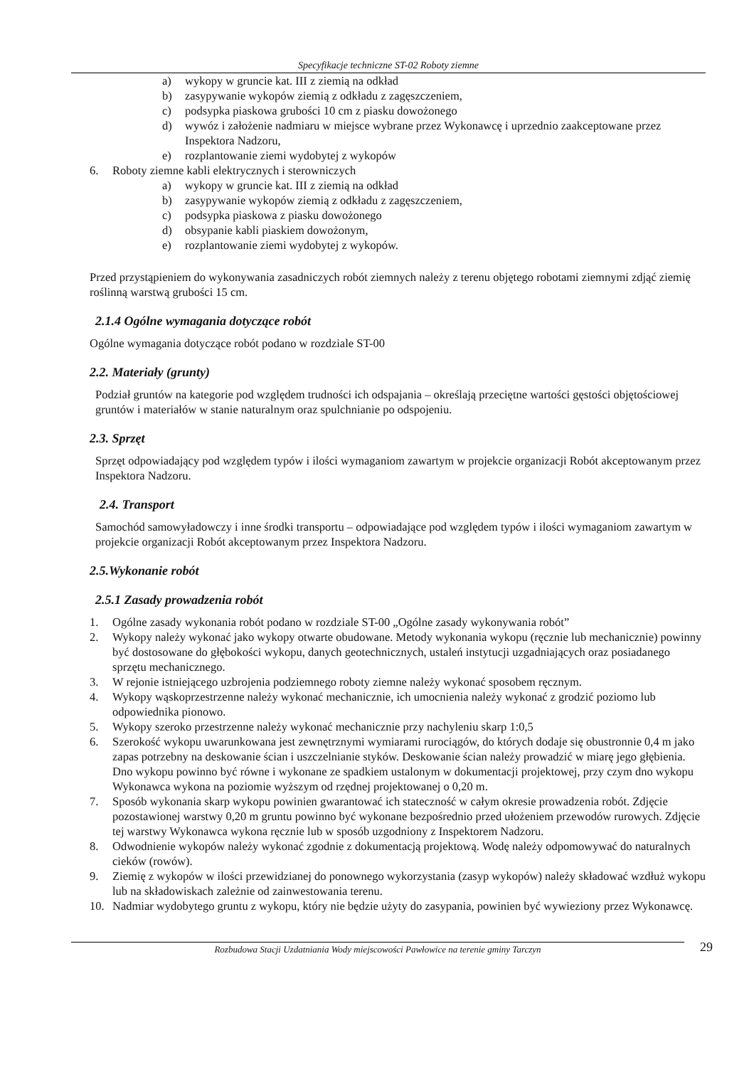Specyfikacje techniczne ST-02 Roboty ziemne
a) wykopy w gruncie kat. III z ziemią na odkład
b) zasypywanie wykopów ziemią z odkładu z zagęszczeniem,
c) podsypka piaskowa grubości 10 cm z piasku dowożonego
d) wywóz i założenie nadmiaru w miejsce wybrane przez Wykonawcę i uprzednio zaakceptowane przez Inspektora Nadzoru,
e) rozplantowanie ziemi wydobytej z wykopów
6. Roboty ziemne kabli elektrycznych i sterowniczych
a) wykopy w gruncie kat. III z ziemią na odkład
b) zasypywanie wykopów ziemią z odkładu z zagęszczeniem,
c) podsypka piaskowa z piasku dowożonego
d) obsypanie kabli piaskiem dowożonym,
e) rozplantowanie ziemi wydobytej z wykopów.
Przed przystąpieniem do wykonywania zasadniczych robót ziemnych należy z terenu objętego robotami ziemnymi zdjąć ziemię roślinną warstwą grubości 15 cm.
2.1.4 Ogólne wymagania dotyczące robót
Ogólne wymagania dotyczące robót podano w rozdziale ST-00
2.2. Materiały (grunty)
Podział gruntów na kategorie pod względem trudności ich odspajania – określają przeciętne wartości gęstości objętościowej gruntów i materiałów w stanie naturalnym oraz spulchnianie po odspojeniu.
2.3. Sprzęt
Sprzęt odpowiadający pod względem typów i ilości wymaganiom zawartym w projekcie organizacji Robót akceptowanym przez Inspektora Nadzoru.
2.4. Transport
Samochód samowyładowczy i inne środki transportu – odpowiadające pod względem typów i ilości wymaganiom zawartym w projekcie organizacji Robót akceptowanym przez Inspektora Nadzoru.
2.5.Wykonanie robót
2.5.1 Zasady prowadzenia robót
1. Ogólne zasady wykonania robót podano w rozdziale ST-00 „Ogólne zasady wykonywania robót”
2. Wykopy należy wykonać jako wykopy otwarte obudowane. Metody wykonania wykopu (ręcznie lub mechanicznie) powinny być dostosowane do głębokości wykopu, danych geotechnicznych, ustaleń instytucji uzgadniających oraz posiadanego sprzętu mechanicznego.
3. W rejonie istniejącego uzbrojenia podziemnego roboty ziemne należy wykonać sposobem ręcznym.
4. Wykopy wąskoprzestrzenne należy wykonać mechanicznie, ich umocnienia należy wykonać z grodzić poziomo lub odpowiednika pionowo.
5. Wykopy szeroko przestrzenne należy wykonać mechanicznie przy nachyleniu skarp 1:0,5
6. Szerokość wykopu uwarunkowana jest zewnętrznymi wymiarami rurociągów, do których dodaje się obustronnie 0,4 m jako zapas potrzebny na deskowanie ścian i uszczelnianie styków. Deskowanie ścian należy prowadzić w miarę jego głębienia. Dno wykopu powinno być równe i wykonane ze spadkiem ustalonym w dokumentacji projektowej, przy czym dno wykopu Wykonawca wykona na poziomie wyższym od rzędnej projektowanej o 0,20 m.
7. Sposób wykonania skarp wykopu powinien gwarantować ich stateczność w całym okresie prowadzenia robót. Zdjęcie pozostawionej warstwy 0,20 m gruntu powinno być wykonane bezpośrednio przed ułożeniem przewodów rurowych. Zdjęcie tej warstwy Wykonawca wykona ręcznie lub w sposób uzgodniony z Inspektorem Nadzoru.
8. Odwodnienie wykopów należy wykonać zgodnie z dokumentacją projektową. Wodę należy odpomowywać do naturalnych cieków (rowów).
9. Ziemię z wykopów w ilości przewidzianej do ponownego wykorzystania (zasyp wykopów) należy składować wzdłuż wykopu lub na składowiskach zależnie od zainwestowania terenu.
10. Nadmiar wydobytego gruntu z wykopu, który nie będzie użyty do zasypania, powinien być wywieziony przez Wykonawcę.
Rozbudowa Stacji Uzdatniania Wody miejscowości Pawłowice na terenie gminy Tarczyn 29